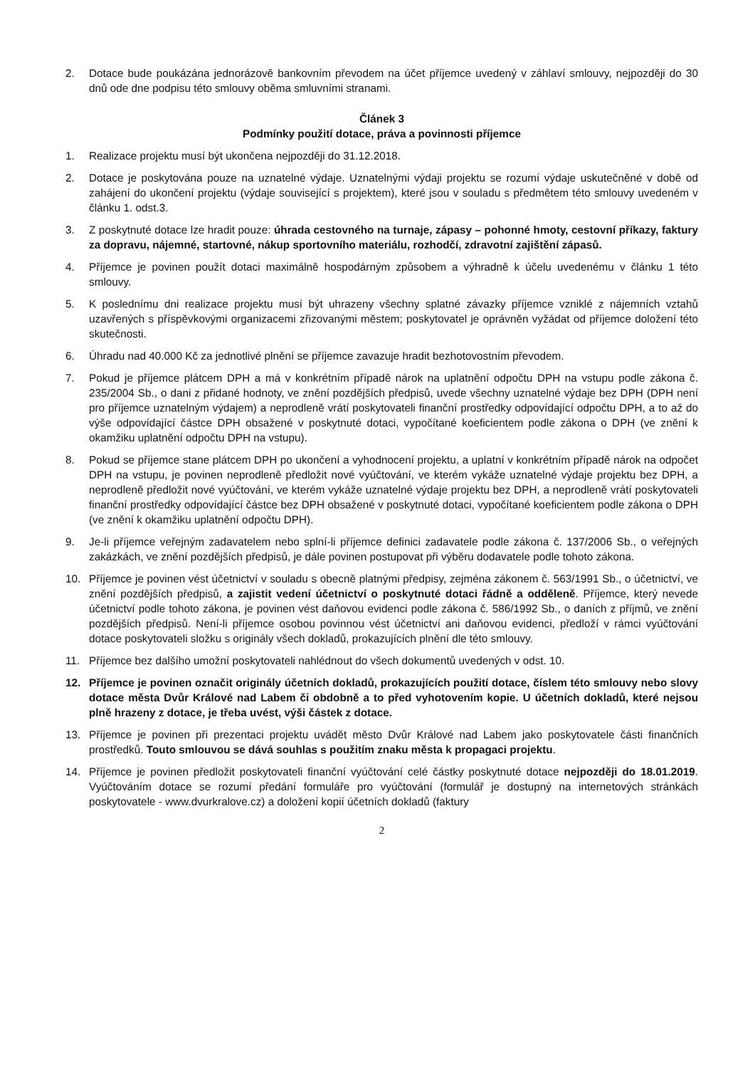2. Dotace bude poukázána jednorázově bankovním převodem na účet příjemce uvedený v záhlaví smlouvy, nejpozději do 30 dnů ode dne podpisu této smlouvy oběma smluvními stranami.
Článek 3
Podmínky použití dotace, práva a povinnosti příjemce
1. Realizace projektu musí být ukončena nejpozději do 31.12.2018.
2. Dotace je poskytována pouze na uznatelné výdaje. Uznatelnými výdaji projektu se rozumí výdaje uskutečněné v době od zahájení do ukončení projektu (výdaje související s projektem), které jsou v souladu s předmětem této smlouvy uvedeném v článku 1. odst.3.
3. Z poskytnuté dotace lze hradit pouze: úhrada cestovného na turnaje, zápasy – pohonné hmoty, cestovní příkazy, faktury za dopravu, nájemné, startovné, nákup sportovního materiálu, rozhodčí, zdravotní zajištění zápasů.
4. Příjemce je povinen použít dotaci maximálně hospodárným způsobem a výhradně k účelu uvedenému v článku 1 této smlouvy.
5. K poslednímu dni realizace projektu musí být uhrazeny všechny splatné závazky příjemce vzniklé z nájemních vztahů uzavřených s příspěvkovými organizacemi zřizovanými městem; poskytovatel je oprávněn vyžádat od příjemce doložení této skutečnosti.
6. Úhradu nad 40.000 Kč za jednotlivé plnění se příjemce zavazuje hradit bezhotovostním převodem.
7. Pokud je příjemce plátcem DPH a má v konkrétním případě nárok na uplatnění odpočtu DPH na vstupu podle zákona č. 235/2004 Sb., o dani z přidané hodnoty, ve znění pozdějších předpisů, uvede všechny uznatelné výdaje bez DPH (DPH není pro příjemce uznatelným výdajem) a neprodleně vrátí poskytovateli finanční prostředky odpovídající odpočtu DPH, a to až do výše odpovídající částce DPH obsažené v poskytnuté dotaci, vypočítané koeficientem podle zákona o DPH (ve znění k okamžiku uplatnění odpočtu DPH na vstupu).
8. Pokud se příjemce stane plátcem DPH po ukončení a vyhodnocení projektu, a uplatní v konkrétním případě nárok na odpočet DPH na vstupu, je povinen neprodleně předložit nové vyúčtování, ve kterém vykáže uznatelné výdaje projektu bez DPH, a neprodleně předložit nové vyúčtování, ve kterém vykáže uznatelné výdaje projektu bez DPH, a neprodleně vrátí poskytovateli finanční prostředky odpovídající částce bez DPH obsažené v poskytnuté dotaci, vypočítané koeficientem podle zákona o DPH (ve znění k okamžiku uplatnění odpočtu DPH).
9. Je-li příjemce veřejným zadavatelem nebo splní-li příjemce definici zadavatele podle zákona č. 137/2006 Sb., o veřejných zakázkách, ve znění pozdějších předpisů, je dále povinen postupovat při výběru dodavatele podle tohoto zákona.
10. Příjemce je povinen vést účetnictví v souladu s obecně platnými předpisy, zejména zákonem č. 563/1991 Sb., o účetnictví, ve znění pozdějších předpisů, a zajistit vedení účetnictví o poskytnuté dotaci řádně a odděleně. Příjemce, který nevede účetnictví podle tohoto zákona, je povinen vést daňovou evidenci podle zákona č. 586/1992 Sb., o daních z příjmů, ve znění pozdějších předpisů. Není-li příjemce osobou povinnou vést účetnictví ani daňovou evidenci, předloží v rámci vyúčtování dotace poskytovateli složku s originály všech dokladů, prokazujících plnění dle této smlouvy.
11. Příjemce bez dalšího umožní poskytovateli nahlédnout do všech dokumentů uvedených v odst. 10.
12. Příjemce je povinen označit originály účetních dokladů, prokazujících použití dotace, číslem této smlouvy nebo slovy dotace města Dvůr Králové nad Labem či obdobně a to před vyhotovením kopie. U účetních dokladů, které nejsou plně hrazeny z dotace, je třeba uvést, výši částek z dotace.
13. Příjemce je povinen při prezentaci projektu uvádět město Dvůr Králové nad Labem jako poskytovatele části finančních prostředků. Touto smlouvou se dává souhlas s použitím znaku města k propagaci projektu.
14. Příjemce je povinen předložit poskytovateli finanční vyúčtování celé částky poskytnuté dotace nejpozději do 18.01.2019. Vyúčtováním dotace se rozumí předání formuláře pro vyúčtování (formulář je dostupný na internetových stránkách poskytovatele - www.dvurkralove.cz) a doložení kopií účetních dokladů (faktury
2